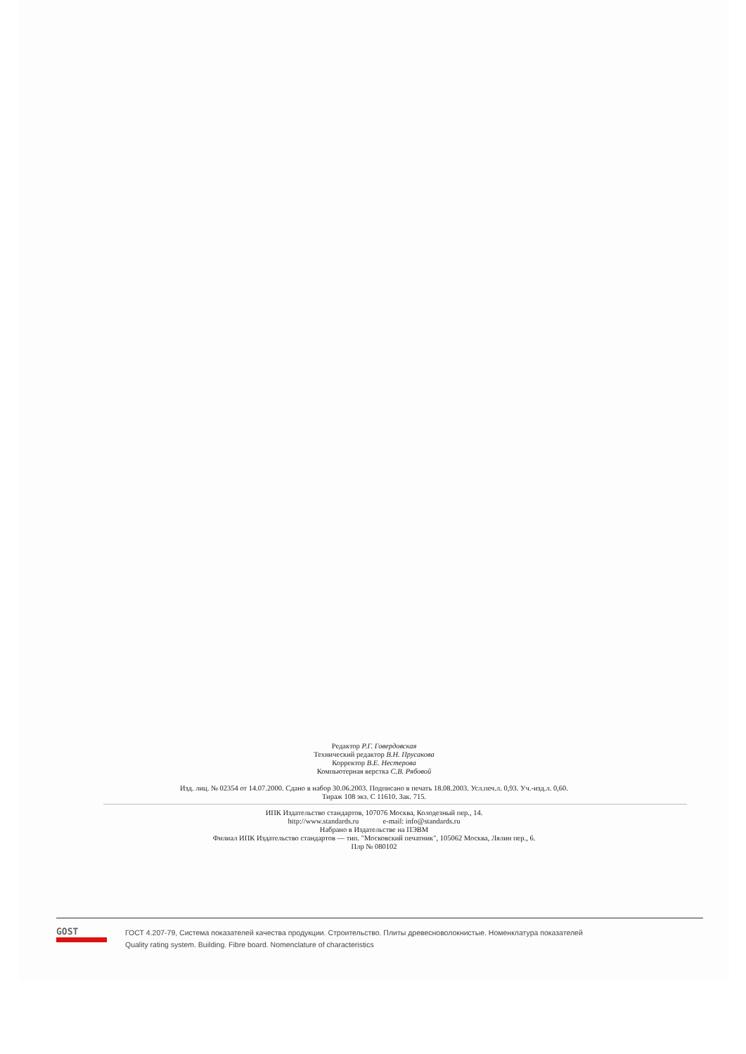Редактор Р.Г. Говердовская
Технический редактор В.Н. Прусакова
Корректор В.Е. Нестерова
Компьютерная верстка С.В. Рябовой
Изд. лиц. № 02354 от 14.07.2000. Сдано в набор 30.06.2003. Подписано в печать 18.08.2003. Усл.печ.л. 0,93. Уч.-изд.л. 0,60.
Тираж 108 экз. С 11610. Зак. 715.
ИПК Издательство стандартов, 107076 Москва, Колодезный пер., 14.
http://www.standards.ru e-mail: info@standards.ru
Набрано в Издательстве на ПЭВМ
Филиал ИПК Издательство стандартов — тип. "Московский печатник", 105062 Москва, Лялин пер., 6.
Плр № 080102
GOST
ГОСТ 4.207-79, Система показателей качества продукции. Строительство. Плиты древесноволокнистые. Номенклатура показателей
Quality rating system. Building. Fibre board. Nomenclature of characteristics